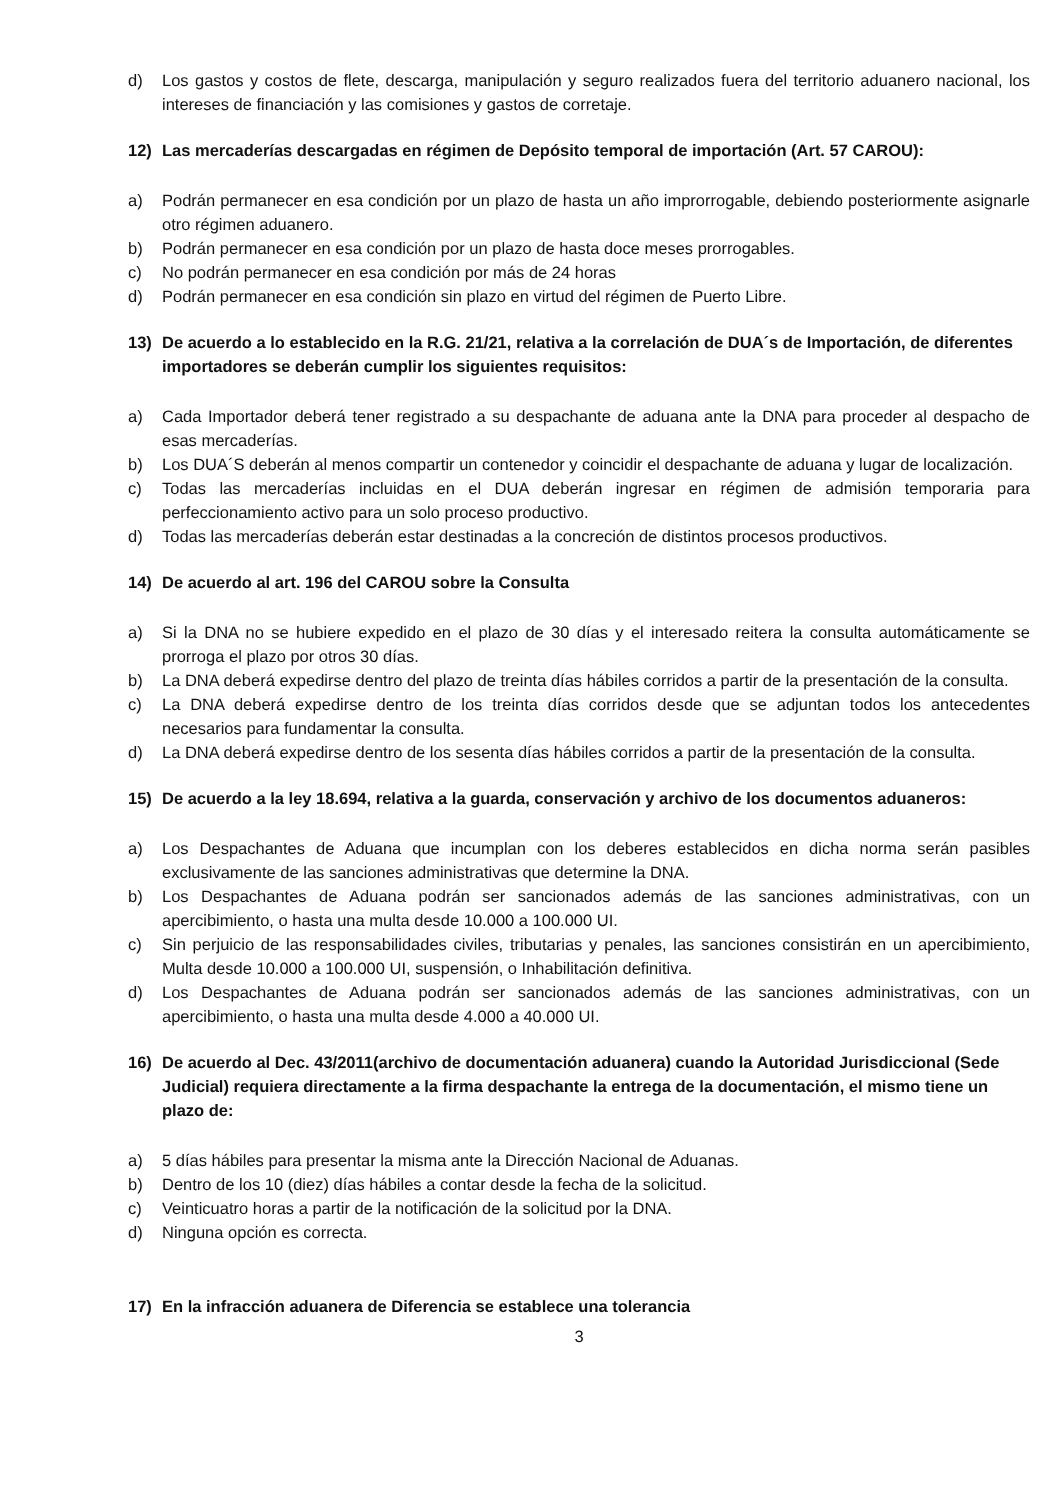d) Los gastos y costos de flete, descarga, manipulación y seguro realizados fuera del territorio aduanero nacional, los intereses de financiación y las comisiones y gastos de corretaje.
12) Las mercaderías descargadas en régimen de Depósito temporal de importación (Art. 57 CAROU):
a) Podrán permanecer en esa condición por un plazo de hasta un año improrrogable, debiendo posteriormente asignarle otro régimen aduanero.
b) Podrán permanecer en esa condición por un plazo de hasta doce meses prorrogables.
c) No podrán permanecer en esa condición por más de 24 horas
d) Podrán permanecer en esa condición sin plazo en virtud del régimen de Puerto Libre.
13) De acuerdo a lo establecido en la R.G. 21/21, relativa a la correlación de DUA´s de Importación, de diferentes importadores se deberán cumplir los siguientes requisitos:
a) Cada Importador deberá tener registrado a su despachante de aduana ante la DNA para proceder al despacho de esas mercaderías.
b) Los DUA´S deberán al menos compartir un contenedor y coincidir el despachante de aduana y lugar de localización.
c) Todas las mercaderías incluidas en el DUA deberán ingresar en régimen de admisión temporaria para perfeccionamiento activo para un solo proceso productivo.
d) Todas las mercaderías deberán estar destinadas a la concreción de distintos procesos productivos.
14) De acuerdo al art. 196 del CAROU sobre la Consulta
a) Si la DNA no se hubiere expedido en el plazo de 30 días y el interesado reitera la consulta automáticamente se prorroga el plazo por otros 30 días.
b) La DNA deberá expedirse dentro del plazo de treinta días hábiles corridos a partir de la presentación de la consulta.
c) La DNA deberá expedirse dentro de los treinta días corridos desde que se adjuntan todos los antecedentes necesarios para fundamentar la consulta.
d) La DNA deberá expedirse dentro de los sesenta días hábiles corridos a partir de la presentación de la consulta.
15) De acuerdo a la ley 18.694, relativa a la guarda, conservación y archivo de los documentos aduaneros:
a) Los Despachantes de Aduana que incumplan con los deberes establecidos en dicha norma serán pasibles exclusivamente de las sanciones administrativas que determine la DNA.
b) Los Despachantes de Aduana podrán ser sancionados además de las sanciones administrativas, con un apercibimiento, o hasta una multa desde 10.000 a 100.000 UI.
c) Sin perjuicio de las responsabilidades civiles, tributarias y penales, las sanciones consistirán en un apercibimiento, Multa desde 10.000 a 100.000 UI, suspensión, o Inhabilitación definitiva.
d) Los Despachantes de Aduana podrán ser sancionados además de las sanciones administrativas, con un apercibimiento, o hasta una multa desde 4.000 a 40.000 UI.
16) De acuerdo al Dec. 43/2011(archivo de documentación aduanera) cuando la Autoridad Jurisdiccional (Sede Judicial) requiera directamente a la firma despachante la entrega de la documentación, el mismo tiene un plazo de:
a) 5 días hábiles para presentar la misma ante la Dirección Nacional de Aduanas.
b) Dentro de los 10 (diez) días hábiles a contar desde la fecha de la solicitud.
c) Veinticuatro horas a partir de la notificación de la solicitud por la DNA.
d) Ninguna opción es correcta.
17) En la infracción aduanera de Diferencia se establece una tolerancia
3